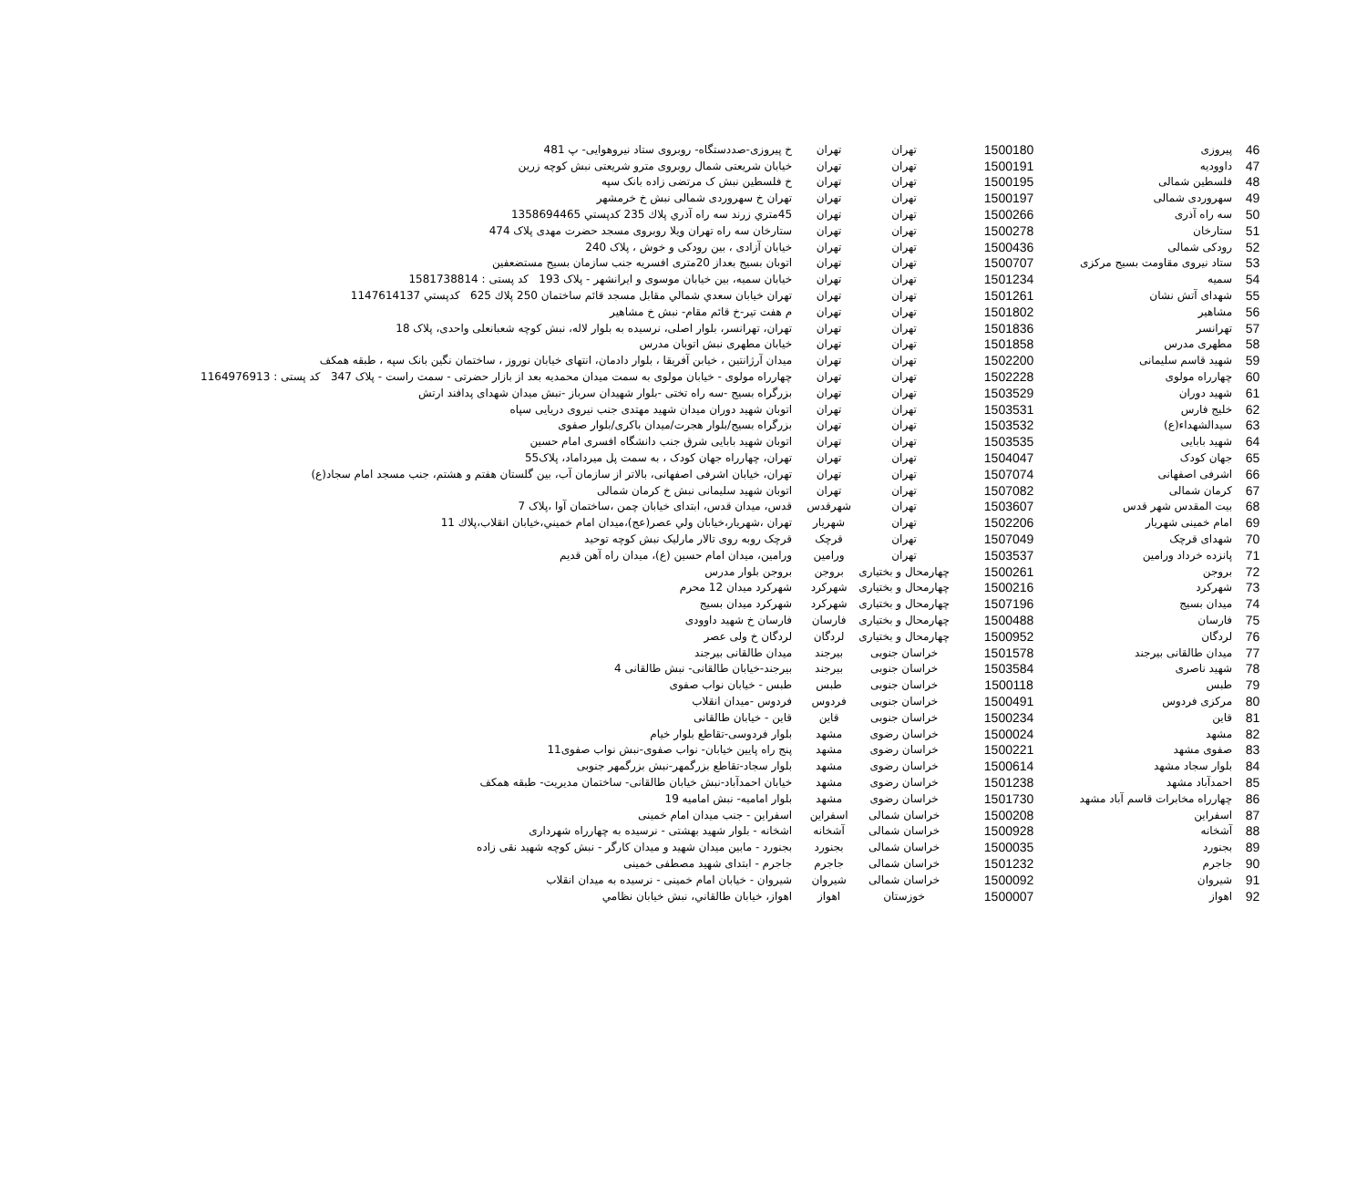| 46 | پیروزی | 1500180 | تهران | تهران | خ پیروزی-صددستگاه- روبروی ستاد نیروهوایی- پ 481 |
| 47 | داوودیه | 1500191 | تهران | تهران | خیابان شریعتی شمال روبروی مترو شریعتی نبش کوچه زرین |
| 48 | فلسطین شمالی | 1500195 | تهران | تهران | خ فلسطین نبش ک مرتضی زاده بانک سپه |
| 49 | سهروردی شمالی | 1500197 | تهران | تهران | تهران خ سهروردی شمالی نبش خ خرمشهر |
| 50 | سه راه آذری | 1500266 | تهران | تهران | 45متري زرند سه راه آذري پلاك 235 كدپستي 1358694465 |
| 51 | ستارخان | 1500278 | تهران | تهران | ستارخان سه راه تهران ویلا روبروی مسجد حضرت مهدی پلاک 474 |
| 52 | رودکی شمالی | 1500436 | تهران | تهران | خیابان آزادی ، بین رودکی و خوش ، پلاک 240 |
| 53 | ستاد نیروی مقاومت بسیج مرکزی | 1500707 | تهران | تهران | اتوبان بسیج بعداز 20متری افسریه جنب سازمان بسیج مستضعفین |
| 54 | سمیه | 1501234 | تهران | تهران | خیابان سمیه، بین خیابان موسوی و ایرانشهر - پلاک 193 کد پستی : 1581738814 |
| 55 | شهدای آتش نشان | 1501261 | تهران | تهران | تهران خيابان سعدي شمالي مقابل مسجد قائم ساختمان 250 پلاك 625 كدپستي 1147614137 |
| 56 | مشاهیر | 1501802 | تهران | تهران | م هفت تیر-خ قائم مقام- نبش خ مشاهیر |
| 57 | تهرانسر | 1501836 | تهران | تهران | تهران، تهرانسر، بلوار اصلی، نرسیده به بلوار لاله، نبش کوچه شعبانعلی واحدی، پلاک 18 |
| 58 | مطهری مدرس | 1501858 | تهران | تهران | خیابان مطهری نبش اتوبان مدرس |
| 59 | شهید قاسم سلیمانی | 1502200 | تهران | تهران | میدان آرژانتین ، خیابن آفریقا ، بلوار دادمان، انتهای خیابان نوروز ، ساختمان نگین بانک سپه ، طبقه همکف |
| 60 | چهارراه مولوی | 1502228 | تهران | تهران | چهارراه مولوی - خیابان مولوی به سمت میدان محمدیه بعد از بازار حضرتی - سمت راست - پلاک 347 کد پستی : 1164976913 |
| 61 | شهید دوران | 1503529 | تهران | تهران | بزرگراه بسیج -سه راه تختی -بلوار شهیدان سرباز -نبش میدان شهدای پدافند ارتش |
| 62 | خلیج فارس | 1503531 | تهران | تهران | اتوبان شهید دوران میدان شهید مهتدی جنب نیروی دریایی سپاه |
| 63 | سیدالشهداء(ع) | 1503532 | تهران | تهران | بزرگراه بسیج/بلوار هجرت/میدان باکری/بلوار صفوی |
| 64 | شهید بابایی | 1503535 | تهران | تهران | اتوبان شهید بابایی شرق جنب دانشگاه افسری امام حسین |
| 65 | جهان کودک | 1504047 | تهران | تهران | تهران، چهارراه جهان کودک ، به سمت پل میرداماد، پلاک55 |
| 66 | اشرفی اصفهانی | 1507074 | تهران | تهران | تهران، خیابان اشرفی اصفهانی، بالاتر از سازمان آب، بین گلستان هفتم و هشتم، جنب مسجد امام سجاد(ع) |
| 67 | کرمان شمالی | 1507082 | تهران | تهران | اتوبان شهید سلیمانی نبش خ کرمان شمالی |
| 68 | بیت المقدس شهر قدس | 1503607 | تهران | شهرقدس | قدس، میدان قدس، ابتدای خیابان چمن ،ساختمان آوا ،پلاک 7 |
| 69 | امام خمینی شهریار | 1502206 | تهران | شهریار | تهران ،شهريار،خيابان ولي عصر(عج)،ميدان امام خميني،خيابان انقلاب،پلاك 11 |
| 70 | شهدای قرچک | 1507049 | تهران | قرچک | قرچک روبه روی تالار مارلیک نبش کوچه توحید |
| 71 | پانزده خرداد ورامین | 1503537 | تهران | ورامین | ورامین، میدان امام حسین (ع)، میدان راه آهن قدیم |
| 72 | بروجن | 1500261 | چهارمحال و بختیاری | بروجن | بروجن بلوار مدرس |
| 73 | شهرکرد | 1500216 | چهارمحال و بختیاری | شهرکرد | شهرکرد میدان 12 محرم |
| 74 | میدان بسیج | 1507196 | چهارمحال و بختیاری | شهرکرد | شهرکرد میدان بسیج |
| 75 | فارسان | 1500488 | چهارمحال و بختیاری | فارسان | فارسان خ شهید داوودی |
| 76 | لردگان | 1500952 | چهارمحال و بختیاری | لردگان | لردگان خ ولی عصر |
| 77 | میدان طالقانی بیرجند | 1501578 | خراسان جنوبی | بیرجند | میدان طالقانی بیرجند |
| 78 | شهید ناصری | 1503584 | خراسان جنوبی | بیرجند | بیرجند-خیابان طالقانی- نبش طالقانی 4 |
| 79 | طبس | 1500118 | خراسان جنوبی | طبس | طبس - خیابان نواب صفوی |
| 80 | مرکزی فردوس | 1500491 | خراسان جنوبی | فردوس | فردوس -میدان انقلاب |
| 81 | قاین | 1500234 | خراسان جنوبی | قاین | قاین - خیابان طالقانی |
| 82 | مشهد | 1500024 | خراسان رضوی | مشهد | بلوار فردوسی-تقاطع بلوار خیام |
| 83 | صفوی مشهد | 1500221 | خراسان رضوی | مشهد | پنج راه پایین خیابان- نواب صفوی-نبش نواب صفوی11 |
| 84 | بلوار سجاد مشهد | 1500614 | خراسان رضوی | مشهد | بلوار سجاد-تقاطع بزرگمهر-نبش بزرگمهر جنوبی |
| 85 | احمدآباد مشهد | 1501238 | خراسان رضوی | مشهد | خیابان احمدآباد-نبش خیابان طالقانی- ساختمان مدیریت- طبقه همکف |
| 86 | چهارراه مخابرات قاسم آباد مشهد | 1501730 | خراسان رضوی | مشهد | بلوار امامیه- نبش امامیه 19 |
| 87 | اسفراین | 1500208 | خراسان شمالی | اسفراین | اسفراین - جنب میدان امام خمینی |
| 88 | آشخانه | 1500928 | خراسان شمالی | آشخانه | اشخانه - بلوار شهید بهشتی - نرسیده به چهارراه شهرداری |
| 89 | بجنورد | 1500035 | خراسان شمالی | بجنورد | بجنورد - مابین میدان شهید و میدان کارگر - نبش کوچه شهید نقی زاده |
| 90 | جاجرم | 1501232 | خراسان شمالی | جاجرم | جاجرم - ابتدای شهید مصطفی خمینی |
| 91 | شیروان | 1500092 | خراسان شمالی | شیروان | شیروان - خیابان امام خمینی - نرسیده به میدان انقلاب |
| 92 | اهواز | 1500007 | خوزستان | اهواز | اهواز، خيابان طالقاني، نبش خيابان نظامي |